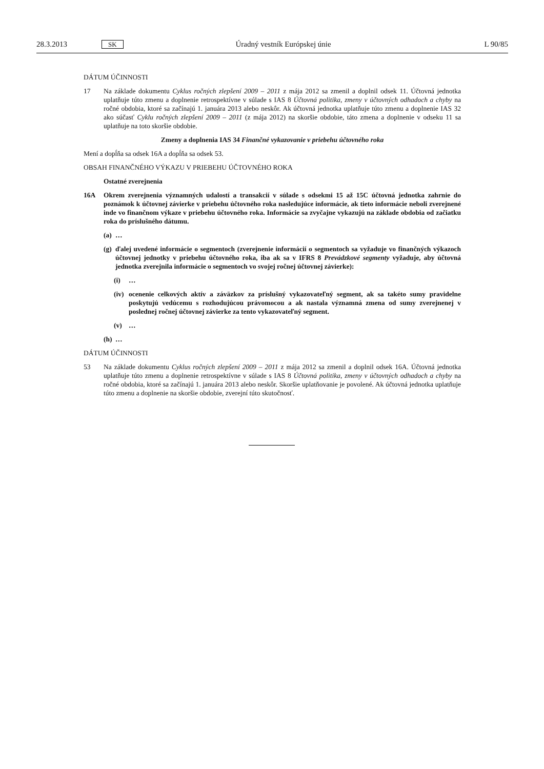28.3.2013 SK Úradný vestník Európskej únie L 90/85
DÁTUM ÚČINNOSTI
17 Na základe dokumentu Cyklus ročných zlepšení 2009 – 2011 z mája 2012 sa zmenil a doplnil odsek 11. Účtovná jednotka uplatňuje túto zmenu a doplnenie retrospektívne v súlade s IAS 8 Účtovná politika, zmeny v účtovných odhadoch a chyby na ročné obdobia, ktoré sa začínajú 1. januára 2013 alebo neskôr. Ak účtovná jednotka uplatňuje túto zmenu a doplnenie IAS 32 ako súčasť Cyklu ročných zlepšení 2009 – 2011 (z mája 2012) na skoršie obdobie, táto zmena a doplnenie v odseku 11 sa uplatňuje na toto skoršie obdobie.
Zmeny a doplnenia IAS 34 Finančné vykazovanie v priebehu účtovného roka
Mení a dopĺňa sa odsek 16A a dopĺňa sa odsek 53.
OBSAH FINANČNÉHO VÝKAZU V PRIEBEHU ÚČTOVNÉHO ROKA
Ostatné zverejnenia
16A Okrem zverejnenia významných udalostí a transakcií v súlade s odsekmi 15 až 15C účtovná jednotka zahrnie do poznámok k účtovnej závierke v priebehu účtovného roka nasledujúce informácie, ak tieto informácie neboli zverejnené inde vo finančnom výkaze v priebehu účtovného roka. Informácie sa zvyčajne vykazujú na základe obdobia od začiatku roka do príslušného dátumu.
(a) …
(g) ďalej uvedené informácie o segmentoch (zverejnenie informácií o segmentoch sa vyžaduje vo finančných výkazoch účtovnej jednotky v priebehu účtovného roka, iba ak sa v IFRS 8 Prevádzkové segmenty vyžaduje, aby účtovná jednotka zverejnila informácie o segmentoch vo svojej ročnej účtovnej závierke):
(i) …
(iv) ocenenie celkových aktív a záväzkov za príslušný vykazovateľný segment, ak sa takéto sumy pravidelne poskytujú vedúcemu s rozhodujúcou právomocou a ak nastala významná zmena od sumy zverejnenej v poslednej ročnej účtovnej závierke za tento vykazovateľný segment.
(v) …
(h) …
DÁTUM ÚČINNOSTI
53 Na základe dokumentu Cyklus ročných zlepšení 2009 – 2011 z mája 2012 sa zmenil a doplnil odsek 16A. Účtovná jednotka uplatňuje túto zmenu a doplnenie retrospektívne v súlade s IAS 8 Účtovná politika, zmeny v účtovných odhadoch a chyby na ročné obdobia, ktoré sa začínajú 1. januára 2013 alebo neskôr. Skoršie uplatňovanie je povolené. Ak účtovná jednotka uplatňuje túto zmenu a doplnenie na skoršie obdobie, zverejní túto skutočnosť.